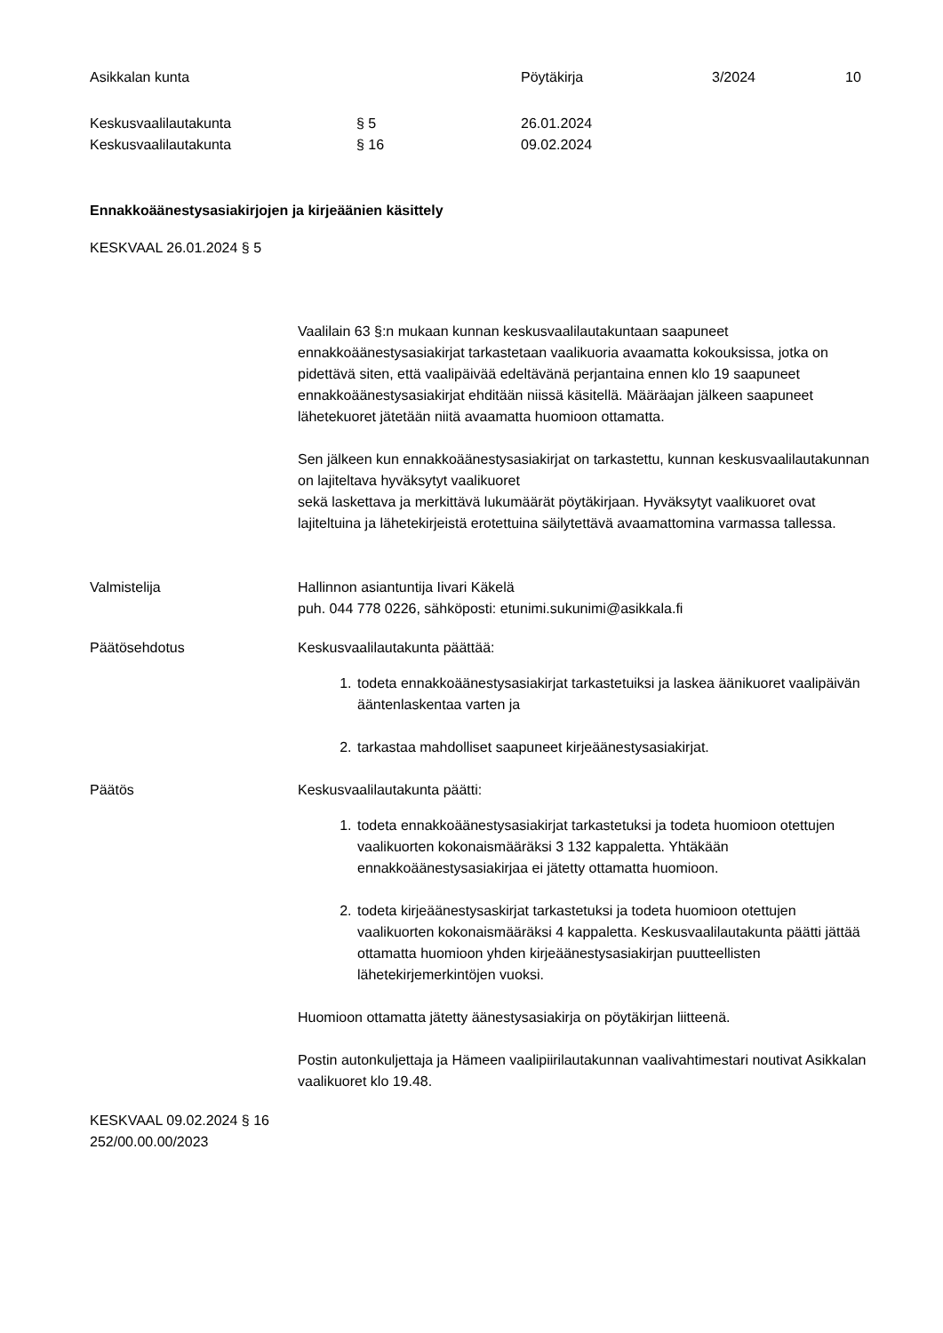Asikkalan kunta Pöytäkirja 3/2024 10
Keskusvaalilautakunta § 5 26.01.2024
Keskusvaalilautakunta § 16 09.02.2024
Ennakkoäänestysasiakirjojen ja kirjeäänien käsittely
KESKVAAL 26.01.2024 § 5
Vaalilain 63 §:n mukaan kunnan keskusvaalilautakuntaan saapuneet ennakkoäänestysasiakirjat tarkastetaan vaalikuoria avaamatta kokouksissa, jotka on pidettävä siten, että vaalipäivää edeltävänä perjantaina ennen klo 19 saapuneet ennakkoäänestysasiakirjat ehditään niissä käsitellä. Määräajan jälkeen saapuneet lähetekuoret jätetään niitä avaamatta huomioon ottamatta.
Sen jälkeen kun ennakkoäänestysasiakirjat on tarkastettu, kunnan keskusvaalilautakunnan on lajiteltava hyväksytyt vaalikuoret
sekä laskettava ja merkittävä lukumäärät pöytäkirjaan. Hyväksytyt vaalikuoret ovat lajiteltuina ja lähetekirjeistä erotettuina säilytettävä avaamattomina varmassa tallessa.
Valmistelija Hallinnon asiantuntija Iivari Käkelä
puh. 044 778 0226, sähköposti: etunimi.sukunimi@asikkala.fi
Päätösehdotus Keskusvaalilautakunta päättää:
1. todeta ennakkoäänestysasiakirjat tarkastetuiksi ja laskea äänikuoret vaalipäivän ääntenlaskentaa varten ja
2. tarkastaa mahdolliset saapuneet kirjeäänestysasiakirjat.
Päätös Keskusvaalilautakunta päätti:
1. todeta ennakkoäänestysasiakirjat tarkastetuksi ja todeta huomioon otettujen vaalikuorten kokonaismääräksi 3 132 kappaletta. Yhtäkään ennakkoäänestysasiakirjaa ei jätetty ottamatta huomioon.
2. todeta kirjeäänestysaskirjat tarkastetuksi ja todeta huomioon otettujen vaalikuorten kokonaismääräksi 4 kappaletta. Keskusvaalilautakunta päätti jättää ottamatta huomioon yhden kirjeäänestysasiakirjan puutteellisten lähetekirjemerkintöjen vuoksi.
Huomioon ottamatta jätetty äänestysasiakirja on pöytäkirjan liitteenä.
Postin autonkuljettaja ja Hämeen vaalipiirilautakunnan vaalivahtimestari noutivat Asikkalan vaalikuoret klo 19.48.
KESKVAAL 09.02.2024 § 16
252/00.00.00/2023